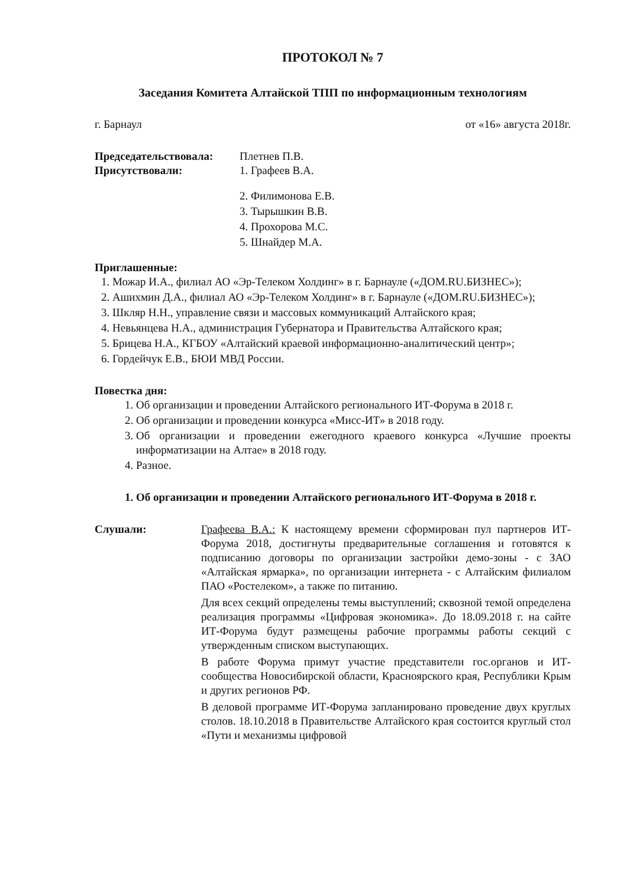ПРОТОКОЛ № 7
Заседания Комитета Алтайской ТПП по информационным технологиям
г. Барнаул от «16» августа 2018г.
Председательствовала: Плетнев П.В.
Присутствовали: 1. Графеев В.А.
2. Филимонова Е.В.
3. Тырышкин В.В.
4. Прохорова М.С.
5. Шнайдер М.А.
Приглашенные:
1. Можар И.А., филиал АО «Эр-Телеком Холдинг» в г. Барнауле («ДОМ.RU.БИЗНЕС»);
2. Ашихмин Д.А., филиал АО «Эр-Телеком Холдинг» в г. Барнауле («ДОМ.RU.БИЗНЕС»);
3. Шкляр Н.Н., управление связи и массовых коммуникаций Алтайского края;
4. Невьянцева Н.А., администрация Губернатора и Правительства Алтайского края;
5. Брицева Н.А., КГБОУ «Алтайский краевой информационно-аналитический центр»;
6. Гордейчук Е.В., БЮИ МВД России.
Повестка дня:
1. Об организации и проведении Алтайского регионального ИТ-Форума в 2018 г.
2. Об организации и проведении конкурса «Мисс-ИТ» в 2018 году.
3. Об организации и проведении ежегодного краевого конкурса «Лучшие проекты информатизации на Алтае» в 2018 году.
4. Разное.
1. Об организации и проведении Алтайского регионального ИТ-Форума в 2018 г.
Слушали: Графеева В.А.: К настоящему времени сформирован пул партнеров ИТ-Форума 2018, достигнуты предварительные соглашения и готовятся к подписанию договоры по организации застройки демо-зоны - с ЗАО «Алтайская ярмарка», по организации интернета - с Алтайским филиалом ПАО «Ростелеком», а также по питанию.
Для всех секций определены темы выступлений; сквозной темой определена реализация программы «Цифровая экономика». До 18.09.2018 г. на сайте ИТ-Форума будут размещены рабочие программы работы секций с утвержденным списком выступающих.
В работе Форума примут участие представители гос.органов и ИТ-сообщества Новосибирской области, Красноярского края, Республики Крым и других регионов РФ.
В деловой программе ИТ-Форума запланировано проведение двух круглых столов. 18.10.2018 в Правительстве Алтайского края состоится круглый стол «Пути и механизмы цифровой